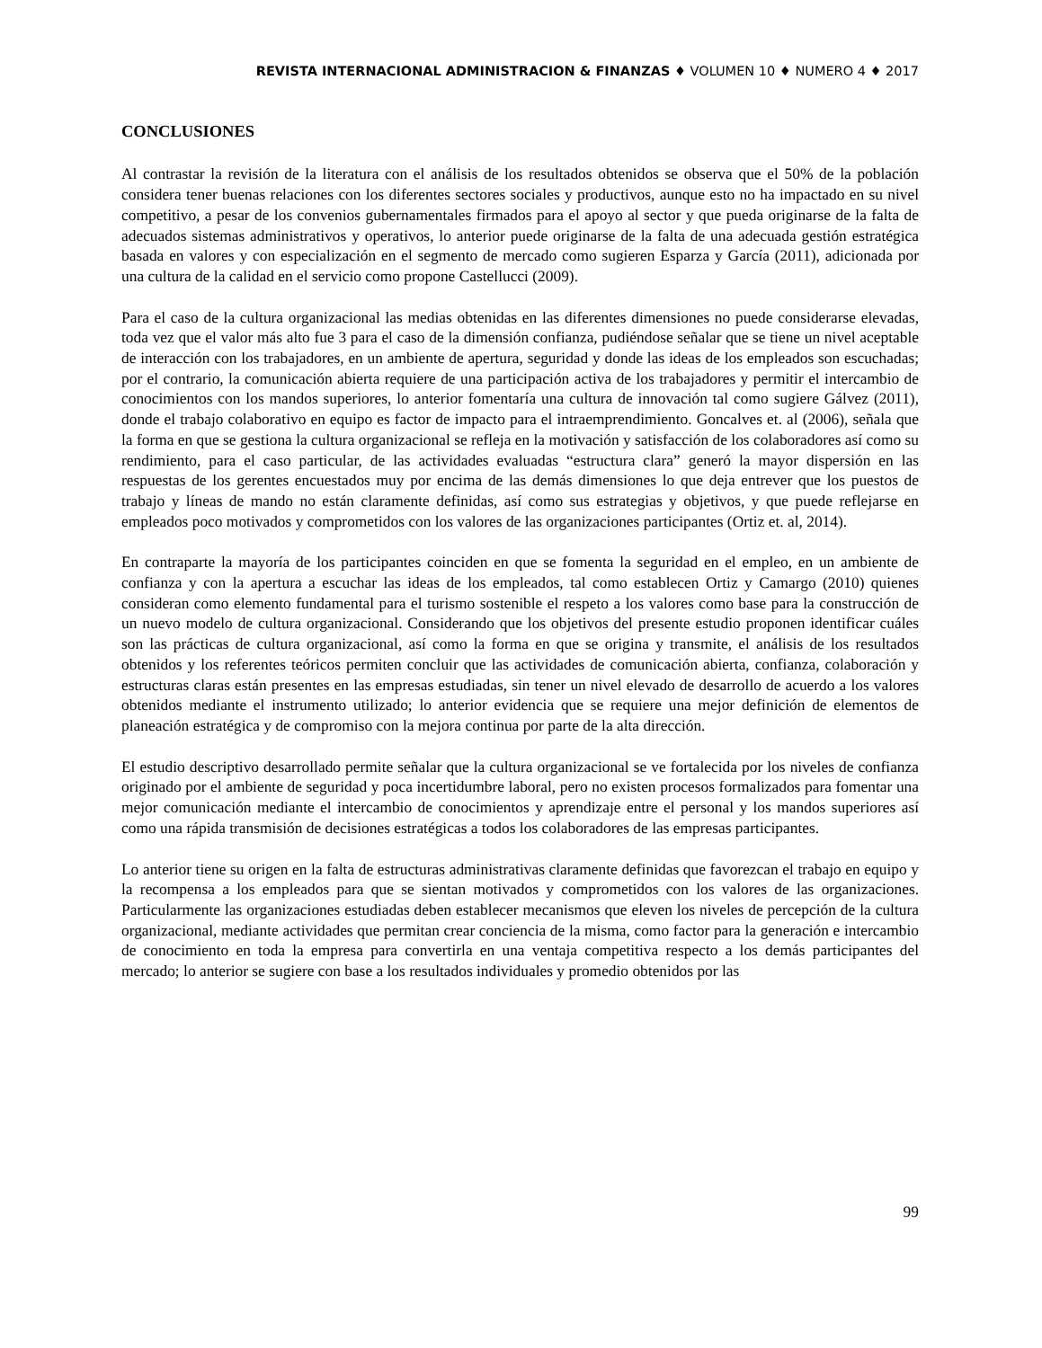REVISTA INTERNACIONAL ADMINISTRACION & FINANZAS ♦ VOLUMEN 10 ♦ NUMERO 4 ♦ 2017
CONCLUSIONES
Al contrastar la revisión de la literatura con el análisis de los resultados obtenidos se observa que el 50% de la población considera tener buenas relaciones con los diferentes sectores sociales y productivos, aunque esto no ha impactado en su nivel competitivo, a pesar de los convenios gubernamentales firmados para el apoyo al sector y que pueda originarse de la falta de adecuados sistemas administrativos y operativos, lo anterior puede originarse de la falta de una adecuada gestión estratégica basada en valores y con especialización en el segmento de mercado como sugieren Esparza y García (2011), adicionada por una cultura de la calidad en el servicio como propone Castellucci (2009).
Para el caso de la cultura organizacional las medias obtenidas en las diferentes dimensiones no puede considerarse elevadas, toda vez que el valor más alto fue 3 para el caso de la dimensión confianza, pudiéndose señalar que se tiene un nivel aceptable de interacción con los trabajadores, en un ambiente de apertura, seguridad y donde las ideas de los empleados son escuchadas; por el contrario, la comunicación abierta requiere de una participación activa de los trabajadores y permitir el intercambio de conocimientos con los mandos superiores, lo anterior fomentaría una cultura de innovación tal como sugiere Gálvez (2011), donde el trabajo colaborativo en equipo es factor de impacto para el intraemprendimiento. Goncalves et. al (2006), señala que la forma en que se gestiona la cultura organizacional se refleja en la motivación y satisfacción de los colaboradores así como su rendimiento, para el caso particular, de las actividades evaluadas “estructura clara” generó la mayor dispersión en las respuestas de los gerentes encuestados muy por encima de las demás dimensiones lo que deja entrever que los puestos de trabajo y líneas de mando no están claramente definidas, así como sus estrategias y objetivos, y que puede reflejarse en empleados poco motivados y comprometidos con los valores de las organizaciones participantes (Ortiz et. al, 2014).
En contraparte la mayoría de los participantes coinciden en que se fomenta la seguridad en el empleo, en un ambiente de confianza y con la apertura a escuchar las ideas de los empleados, tal como establecen Ortiz y Camargo (2010) quienes consideran como elemento fundamental para el turismo sostenible el respeto a los valores como base para la construcción de un nuevo modelo de cultura organizacional. Considerando que los objetivos del presente estudio proponen identificar cuáles son las prácticas de cultura organizacional, así como la forma en que se origina y transmite, el análisis de los resultados obtenidos y los referentes teóricos permiten concluir que las actividades de comunicación abierta, confianza, colaboración y estructuras claras están presentes en las empresas estudiadas, sin tener un nivel elevado de desarrollo de acuerdo a los valores obtenidos mediante el instrumento utilizado; lo anterior evidencia que se requiere una mejor definición de elementos de planeación estratégica y de compromiso con la mejora continua por parte de la alta dirección.
El estudio descriptivo desarrollado permite señalar que la cultura organizacional se ve fortalecida por los niveles de confianza originado por el ambiente de seguridad y poca incertidumbre laboral, pero no existen procesos formalizados para fomentar una mejor comunicación mediante el intercambio de conocimientos y aprendizaje entre el personal y los mandos superiores así como una rápida transmisión de decisiones estratégicas a todos los colaboradores de las empresas participantes.
Lo anterior tiene su origen en la falta de estructuras administrativas claramente definidas que favorezcan el trabajo en equipo y la recompensa a los empleados para que se sientan motivados y comprometidos con los valores de las organizaciones. Particularmente las organizaciones estudiadas deben establecer mecanismos que eleven los niveles de percepción de la cultura organizacional, mediante actividades que permitan crear conciencia de la misma, como factor para la generación e intercambio de conocimiento en toda la empresa para convertirla en una ventaja competitiva respecto a los demás participantes del mercado; lo anterior se sugiere con base a los resultados individuales y promedio obtenidos por las
99